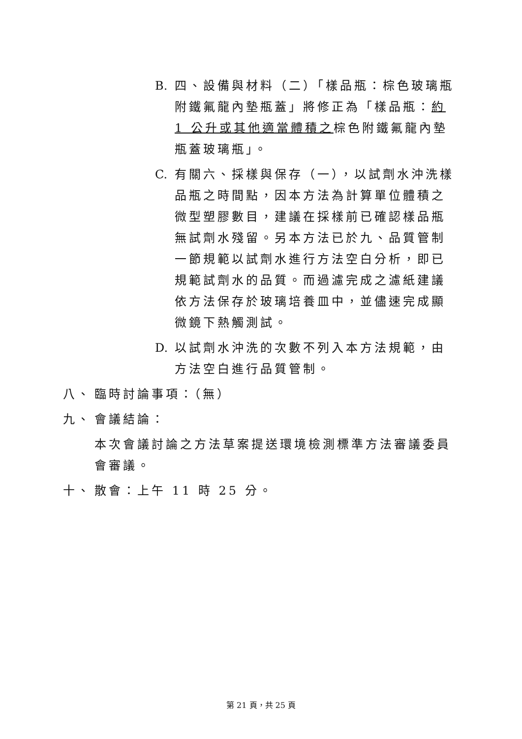B. 四、設備與材料（二）「樣品瓶：棕色玻璃瓶附鐵氟龍內墊瓶蓋」將修正為「樣品瓶：約 1 公升或其他適當體積之棕色附鐵氟龍內墊瓶蓋玻璃瓶」。
C. 有關六、採樣與保存（一），以試劑水沖洗樣品瓶之時間點，因本方法為計算單位體積之微型塑膠數目，建議在採樣前已確認樣品瓶無試劑水殘留。另本方法已於九、品質管制一節規範以試劑水進行方法空白分析，即已規範試劑水的品質。而過濾完成之濾紙建議依方法保存於玻璃培養皿中，並儘速完成顯微鏡下熱觸測試。
D. 以試劑水沖洗的次數不列入本方法規範，由方法空白進行品質管制。
八、 臨時討論事項：（無）
九、 會議結論：
本次會議討論之方法草案提送環境檢測標準方法審議委員會審議。
十、 散會：上午 11 時 25 分。
第 21 頁，共 25 頁